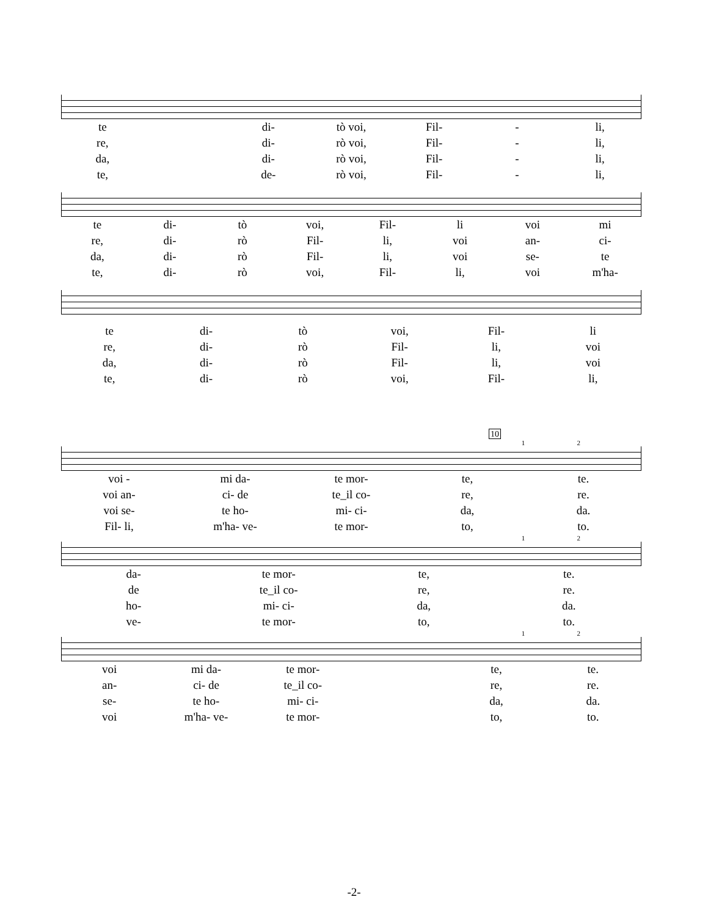te di- tò voi, Fil- - li,
re, di- rò voi, Fil- - li,
da, di- rò voi, Fil- - li,
te, de- rò voi, Fil- - li,
te di- tò voi, Fil- li voi mi
re, di- rò Fil- li, voi an- ci-
da, di- rò Fil- li, voi se- te
te, di- rò voi, Fil- li, voi m'ha-
te di- tò voi, Fil- li
re, di- rò Fil- li, voi
da, di- rò Fil- li, voi
te, di- rò voi, Fil- li,
10
1 2
voi - mi da- te mor- te, te.
voi an- ci- de te_il co- re, re.
voi se- te ho- mi- ci- da, da.
Fil- li, m'ha- ve- te mor- to, to.
1 2
da- te mor- te, te.
de te_il co- re, re.
ho- mi- ci- da, da.
ve- te mor- to, to.
1 2
voi mi da- te mor- te, te.
an- ci- de te_il co- re, re.
se- te ho- mi- ci- da, da.
voi m'ha- ve- te mor- to, to.
-2-